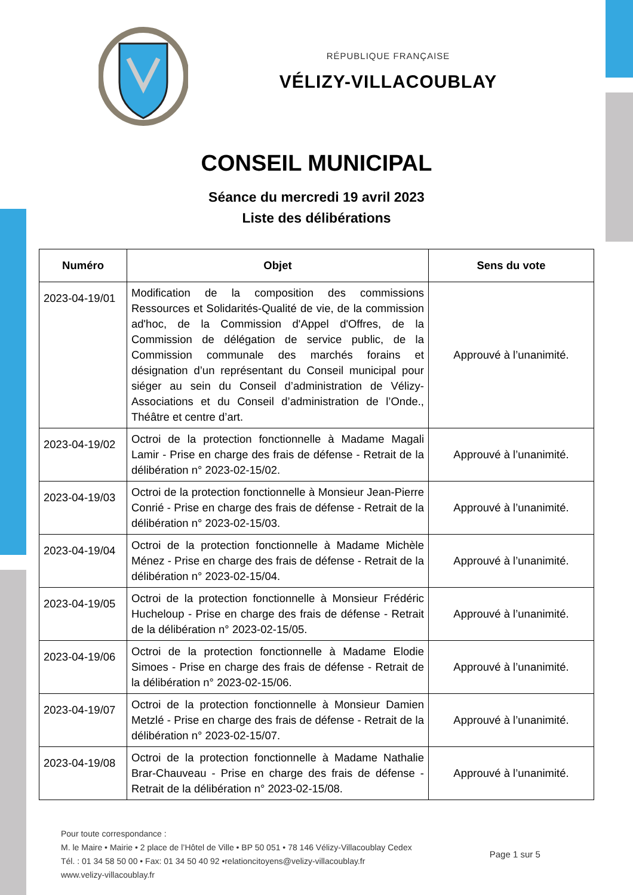RÉPUBLIQUE FRANÇAISE
VÉLIZY-VILLACOUBLAY
CONSEIL MUNICIPAL
Séance du mercredi 19 avril 2023
Liste des délibérations
| Numéro | Objet | Sens du vote |
| --- | --- | --- |
| 2023-04-19/01 | Modification de la composition des commissions Ressources et Solidarités-Qualité de vie, de la commission ad'hoc, de la Commission d'Appel d'Offres, de la Commission de délégation de service public, de la Commission communale des marchés forains et désignation d’un représentant du Conseil municipal pour siéger au sein du Conseil d’administration de Vélizy-Associations et du Conseil d’administration de l’Onde., Théâtre et centre d’art. | Approuvé à l’unanimité. |
| 2023-04-19/02 | Octroi de la protection fonctionnelle à Madame Magali Lamir - Prise en charge des frais de défense - Retrait de la délibération n° 2023-02-15/02. | Approuvé à l’unanimité. |
| 2023-04-19/03 | Octroi de la protection fonctionnelle à Monsieur Jean-Pierre Conrié - Prise en charge des frais de défense - Retrait de la délibération n° 2023-02-15/03. | Approuvé à l’unanimité. |
| 2023-04-19/04 | Octroi de la protection fonctionnelle à Madame Michèle Ménez - Prise en charge des frais de défense - Retrait de la délibération n° 2023-02-15/04. | Approuvé à l’unanimité. |
| 2023-04-19/05 | Octroi de la protection fonctionnelle à Monsieur Frédéric Hucheloup - Prise en charge des frais de défense - Retrait de la délibération n° 2023-02-15/05. | Approuvé à l’unanimité. |
| 2023-04-19/06 | Octroi de la protection fonctionnelle à Madame Elodie Simoes - Prise en charge des frais de défense - Retrait de la délibération n° 2023-02-15/06. | Approuvé à l’unanimité. |
| 2023-04-19/07 | Octroi de la protection fonctionnelle à Monsieur Damien Metzlé - Prise en charge des frais de défense - Retrait de la délibération n° 2023-02-15/07. | Approuvé à l’unanimité. |
| 2023-04-19/08 | Octroi de la protection fonctionnelle à Madame Nathalie Brar-Chauveau - Prise en charge des frais de défense - Retrait de la délibération n° 2023-02-15/08. | Approuvé à l’unanimité. |
Pour toute correspondance :
M. le Maire • Mairie • 2 place de l’Hôtel de Ville • BP 50 051 • 78 146 Vélizy-Villacoublay Cedex
Tél. : 01 34 58 50 00 • Fax: 01 34 50 40 92 •relationcitoyens@velizy-villacoublay.fr
www.velizy-villacoublay.fr
Page 1 sur 5